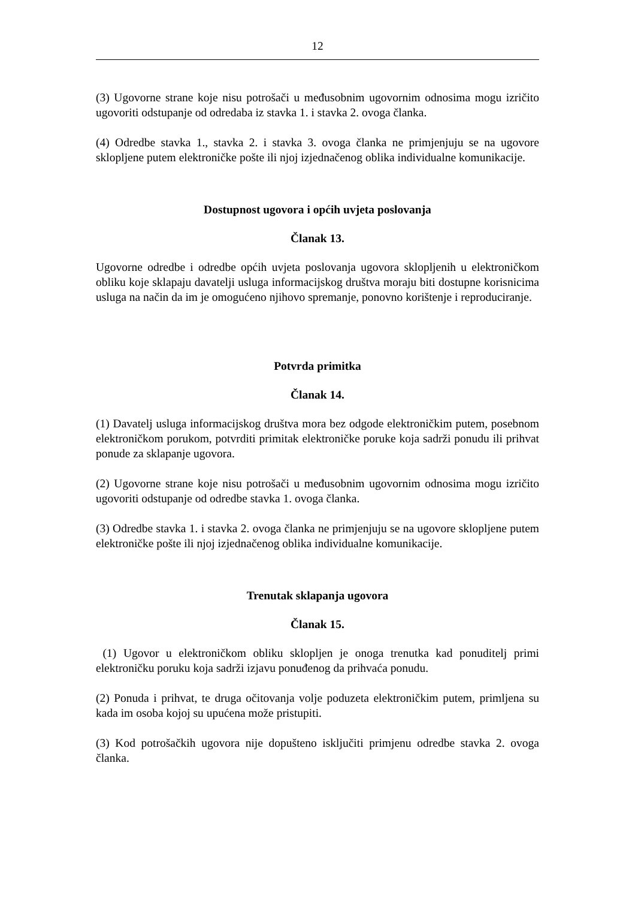12
(3) Ugovorne strane koje nisu potrošači u međusobnim ugovornim odnosima mogu izričito ugovoriti odstupanje od odredaba iz stavka 1. i stavka 2. ovoga članka.
(4) Odredbe stavka 1., stavka 2. i stavka 3. ovoga članka ne primjenjuju se na ugovore sklopljene putem elektroničke pošte ili njoj izjednačenog oblika individualne komunikacije.
Dostupnost ugovora i općih uvjeta poslovanja
Članak 13.
Ugovorne odredbe i odredbe općih uvjeta poslovanja ugovora sklopljenih u elektroničkom obliku koje sklapaju davatelji usluga informacijskog društva moraju biti dostupne korisnicima usluga na način da im je omogućeno njihovo spremanje, ponovno korištenje i reproduciranje.
Potvrda primitka
Članak 14.
(1) Davatelj usluga informacijskog društva mora bez odgode elektroničkim putem, posebnom elektroničkom porukom, potvrditi primitak elektroničke poruke koja sadrži ponudu ili prihvat ponude za sklapanje ugovora.
(2) Ugovorne strane koje nisu potrošači u međusobnim ugovornim odnosima mogu izričito ugovoriti odstupanje od odredbe stavka 1. ovoga članka.
(3) Odredbe stavka 1. i stavka 2. ovoga članka ne primjenjuju se na ugovore sklopljene putem elektroničke pošte ili njoj izjednačenog oblika individualne komunikacije.
Trenutak sklapanja ugovora
Članak 15.
(1) Ugovor u elektroničkom obliku sklopljen je onoga trenutka kad ponuditelj primi elektroničku poruku koja sadrži izjavu ponuđenog da prihvaća ponudu.
(2) Ponuda i prihvat, te druga očitovanja volje poduzeta elektroničkim putem, primljena su kada im osoba kojoj su upućena može pristupiti.
(3) Kod potrošačkih ugovora nije dopušteno isključiti primjenu odredbe stavka 2. ovoga članka.